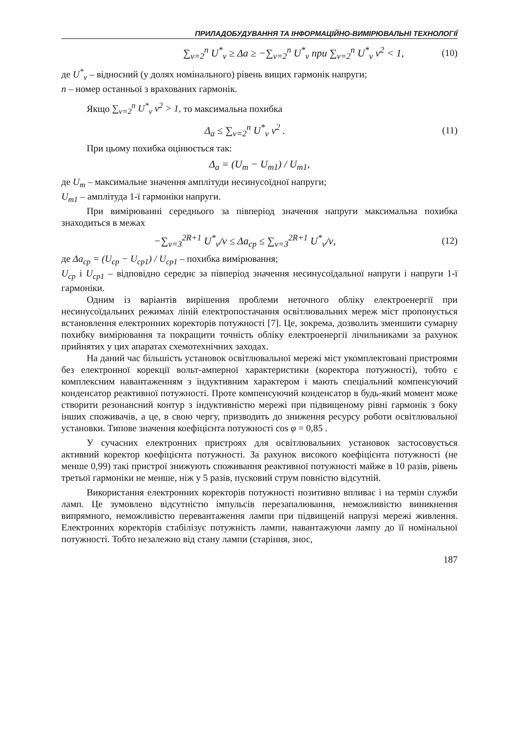ПРИЛАДОБУДУВАННЯ ТА ІНФОРМАЦІЙНО-ВИМІРЮВАЛЬНІ ТЕХНОЛОГІЇ
∑<sub>ν=2</sub><sup>n</sup> U<sup>*</sup><sub>ν</sub> ≥ Δa ≥ −∑<sub>ν=2</sub><sup>n</sup> U<sup>*</sup><sub>ν</sub> при ∑<sub>ν=2</sub><sup>n</sup> U<sup>*</sup><sub>ν</sub> ν<sup>2</sup> < 1,
(10)
де U<sup>*</sup><sub>ν</sub> – відносний (у долях номінального) рівень вищих гармонік напруги;
n – номер останньої з врахованих гармонік.
Якщо ∑<sub>ν=2</sub><sup>n</sup> U<sup>*</sup><sub>ν</sub> ν<sup>2</sup> > 1, то максимальна похибка
Δ<sub>a</sub> ≤ ∑<sub>ν=2</sub><sup>n</sup> U<sup>*</sup><sub>ν</sub> ν<sup>2</sup> . (11)
При цьому похибка оцінюється так:
Δ<sub>a</sub> = (U<sub>m</sub> − U<sub>m1</sub>) / U<sub>m1</sub>,
де U<sub>m</sub> – максимальне значення амплітуди несинусоїдної напруги;
U<sub>m1</sub> – амплітуда 1-ї гармоніки напруги.
При вимірюванні середнього за півперіод значення напруги максимальна похибка знаходиться в межах
−∑<sub>ν=3</sub><sup>2R+1</sup> U<sup>*</sup><sub>ν</sub>/ν ≤ Δa<sub>cp</sub> ≤ ∑<sub>ν=3</sub><sup>2R+1</sup> U<sup>*</sup><sub>ν</sub>/ν,
(12)
де Δa<sub>cp</sub> = (U<sub>cp</sub> − U<sub>cp1</sub>) / U<sub>cp1</sub> – похибка вимірювання;
U<sub>cp</sub> і U<sub>cp1</sub> – відповідно середнє за півперіод значення несинусоїдальної напруги і напруги 1-ї гармоніки.
Одним із варіантів вирішення проблеми неточного обліку електроенергії при несинусоїдальних режимах ліній електропостачання освітлювальних мереж міст пропонується встановлення електронних коректорів потужності [7]. Це, зокрема, дозволить зменшити сумарну похибку вимірювання та покращити точність обліку електроенергії лічильниками за рахунок прийнятих у цих апаратах схемотехнічних заходах.
На даний час більшість установок освітлювальної мережі міст укомплектовані пристроями без електронної корекції вольт-амперної характеристики (коректора потужності), тобто є комплексним навантаженням з індуктивним характером і мають спеціальний компенсуючий конденсатор реактивної потужності. Проте компенсуючий конденсатор в будь-який момент може створити резонансний контур з індуктивністю мережі при підвищеному рівні гармонік з боку інших споживачів, а це, в свою чергу, призводить до зниження ресурсу роботи освітлювальної установки. Типове значення коефіцієнта потужності cos φ = 0,85 .
У сучасних електронних пристроях для освітлювальних установок застосовується активний коректор коефіцієнта потужності. За рахунок високого коефіцієнта потужності (не менше 0,99) такі пристрої знижують споживання реактивної потужності майже в 10 разів, рівень третьої гармоніки не менше, ніж у 5 разів, пусковий струм повністю відсутній.
Використання електронних коректорів потужності позитивно впливає і на термін служби ламп. Це зумовлено відсутністю імпульсів перезапалювання, неможливістю виникнення випрямного, неможливістю перевантаження лампи при підвищеній напрузі мережі живлення. Електронних коректорів стабілізує потужність лампи, навантажуючи лампу до її номінальної потужності. Тобто незалежно від стану лампи (старіння, знос,
187